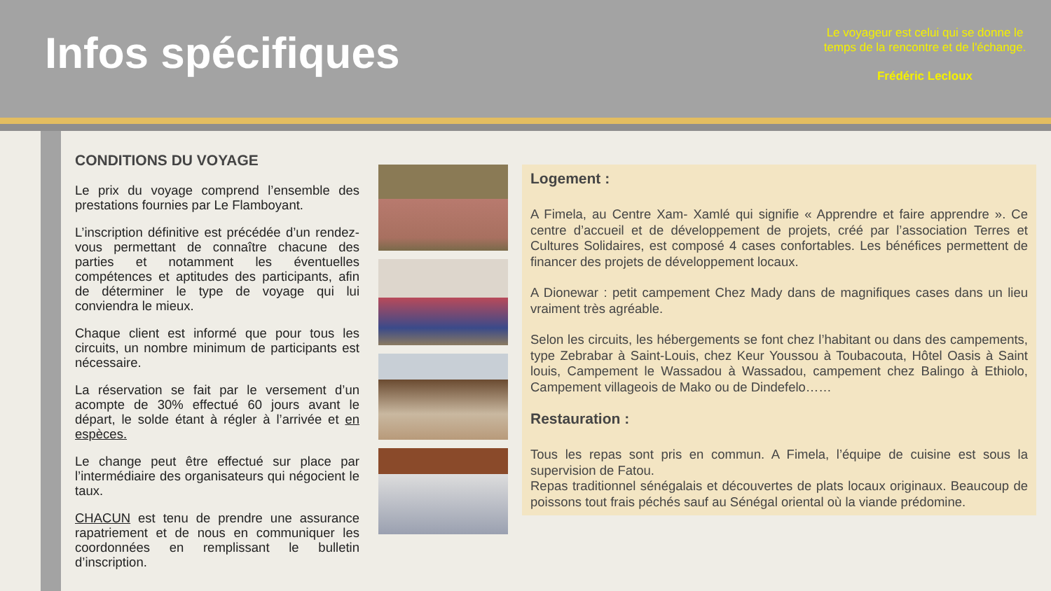Infos spécifiques
Le voyageur est celui qui se donne le temps de la rencontre et de l'échange.
Frédéric Lecloux
CONDITIONS DU VOYAGE
Le prix du voyage comprend l’ensemble des prestations fournies par Le Flamboyant.
L’inscription définitive est précédée d’un rendez-vous permettant de connaître chacune des parties et notamment les éventuelles compétences et aptitudes des participants, afin de déterminer le type de voyage qui lui conviendra le mieux.
Chaque client est informé que pour tous les circuits, un nombre minimum de participants est nécessaire.
La réservation se fait par le versement d’un acompte de 30% effectué 60 jours avant le départ, le solde étant à régler à l’arrivée et en espèces.
Le change peut être effectué sur place par l’intermédiaire des organisateurs qui négocient le taux.
CHACUN est tenu de prendre une assurance rapatriement et de nous en communiquer les coordonnées en remplissant le bulletin d’inscription.
Logement :
A Fimela, au Centre Xam- Xamlé qui signifie « Apprendre et faire apprendre ». Ce centre d’accueil et de développement de projets, créé par l’association Terres et Cultures Solidaires, est composé 4 cases confortables. Les bénéfices permettent de financer des projets de développement locaux.
A Dionewar : petit campement Chez Mady dans de magnifiques cases dans un lieu vraiment très agréable.
Selon les circuits, les hébergements se font chez l’habitant ou dans des campements, type Zebrabar à Saint-Louis, chez Keur Youssou à Toubacouta, Hôtel Oasis à Saint louis, Campement le Wassadou à Wassadou, campement chez Balingo à Ethiolo, Campement villageois de Mako ou de Dindefelo……
Restauration :
Tous les repas sont pris en commun. A Fimela, l’équipe de cuisine est sous la supervision de Fatou.
Repas traditionnel sénégalais et découvertes de plats locaux originaux. Beaucoup de poissons tout frais péchés sauf au Sénégal oriental où la viande prédomine.